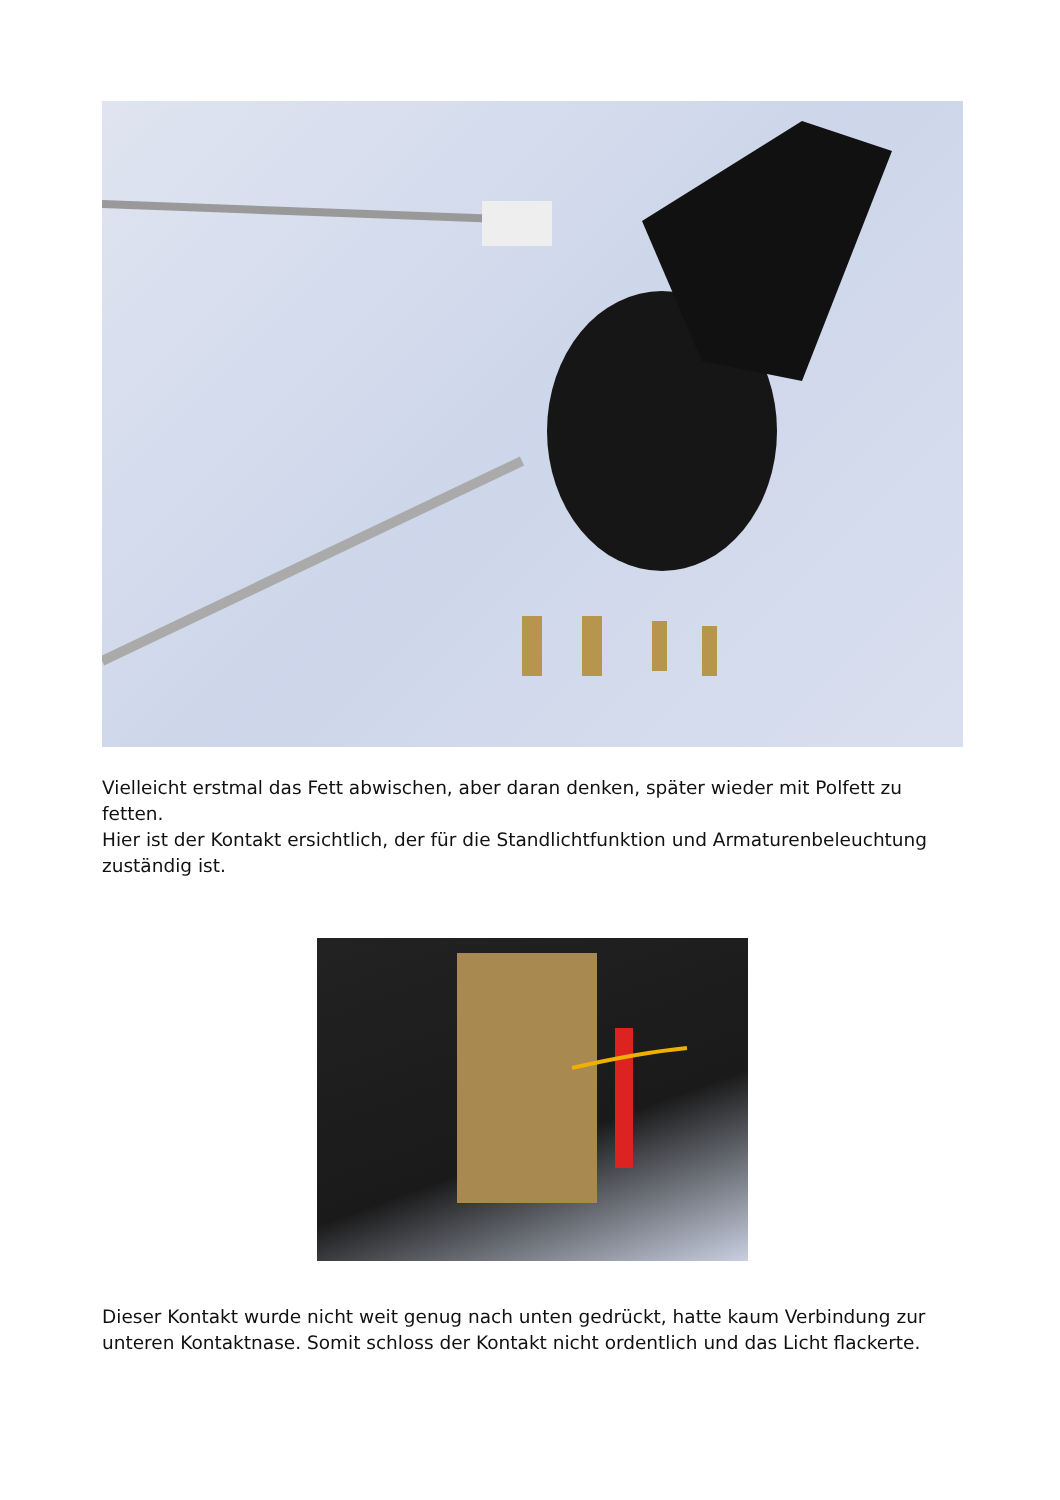Vielleicht erstmal das Fett abwischen, aber daran denken, später wieder mit Polfett zu fetten.
Hier ist der Kontakt ersichtlich, der für die Standlichtfunktion und Armaturenbeleuchtung zuständig ist.
Dieser Kontakt wurde nicht weit genug nach unten gedrückt, hatte kaum Verbindung zur unteren Kontaktnase. Somit schloss der Kontakt nicht ordentlich und das Licht flackerte.